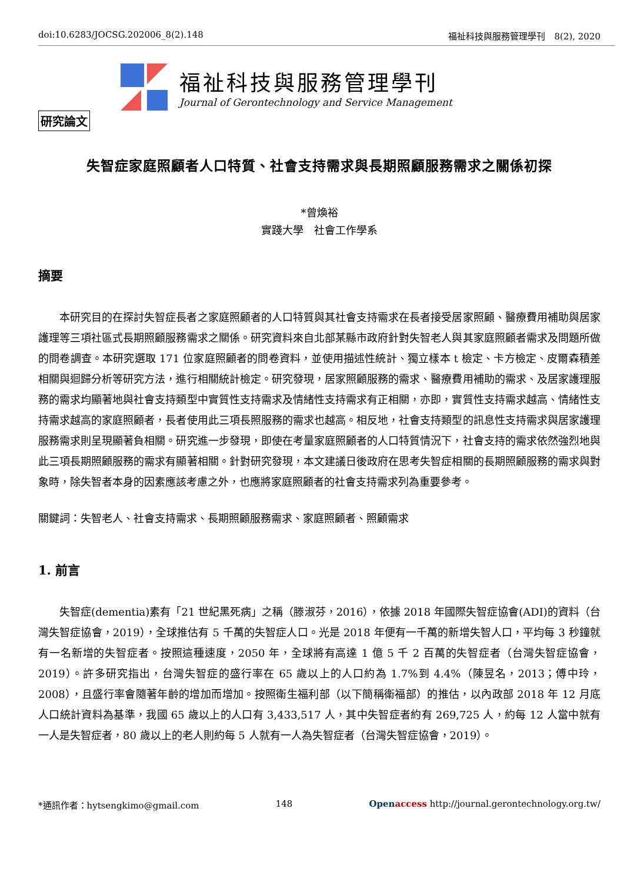doi:10.6283/JOCSG.202006_8(2).148 福祉科技與服務管理學刊　8(2), 2020
福祉科技與服務管理學刊
Journal of Gerontechnology and Service Management
研究論文
失智症家庭照顧者人口特質、社會支持需求與長期照顧服務需求之關係初探
*曾煥裕
實踐大學　社會工作學系
摘要
本研究目的在探討失智症長者之家庭照顧者的人口特質與其社會支持需求在長者接受居家照顧、醫療費用補助與居家護理等三項社區式長期照顧服務需求之關係。研究資料來自北部某縣市政府針對失智老人與其家庭照顧者需求及問題所做的問卷調查。本研究選取 171 位家庭照顧者的問卷資料，並使用描述性統計、獨立樣本 t 檢定、卡方檢定、皮爾森積差相關與迴歸分析等研究方法，進行相關統計檢定。研究發現，居家照顧服務的需求、醫療費用補助的需求、及居家護理服務的需求均顯著地與社會支持類型中實質性支持需求及情緒性支持需求有正相關，亦即，實質性支持需求越高、情緒性支持需求越高的家庭照顧者，長者使用此三項長照服務的需求也越高。相反地，社會支持類型的訊息性支持需求與居家護理服務需求則呈現顯著負相關。研究進一步發現，即使在考量家庭照顧者的人口特質情況下，社會支持的需求依然強烈地與此三項長期照顧服務的需求有顯著相關。針對研究發現，本文建議日後政府在思考失智症相關的長期照顧服務的需求與對象時，除失智者本身的因素應該考慮之外，也應將家庭照顧者的社會支持需求列為重要參考。
關鍵詞：失智老人、社會支持需求、長期照顧服務需求、家庭照顧者、照顧需求
1. 前言
失智症(dementia)素有「21 世紀黑死病」之稱（滕淑芬，2016），依據 2018 年國際失智症協會(ADI)的資料（台灣失智症協會，2019），全球推估有 5 千萬的失智症人口。光是 2018 年便有一千萬的新增失智人口，平均每 3 秒鐘就有一名新增的失智症者。按照這種速度，2050 年，全球將有高達 1 億 5 千 2 百萬的失智症者（台灣失智症協會，2019）。許多研究指出，台灣失智症的盛行率在 65 歲以上的人口約為 1.7%到 4.4%（陳昱名，2013；傅中玲，2008），且盛行率會隨著年齡的增加而增加。按照衛生福利部（以下簡稱衛福部）的推估，以內政部 2018 年 12 月底人口統計資料為基準，我國 65 歲以上的人口有 3,433,517 人，其中失智症者約有 269,725 人，約每 12 人當中就有一人是失智症者，80 歲以上的老人則約每 5 人就有一人為失智症者（台灣失智症協會，2019）。
*通訊作者：hytsengkimo@gmail.com 148 Open access http://journal.gerontechnology.org.tw/